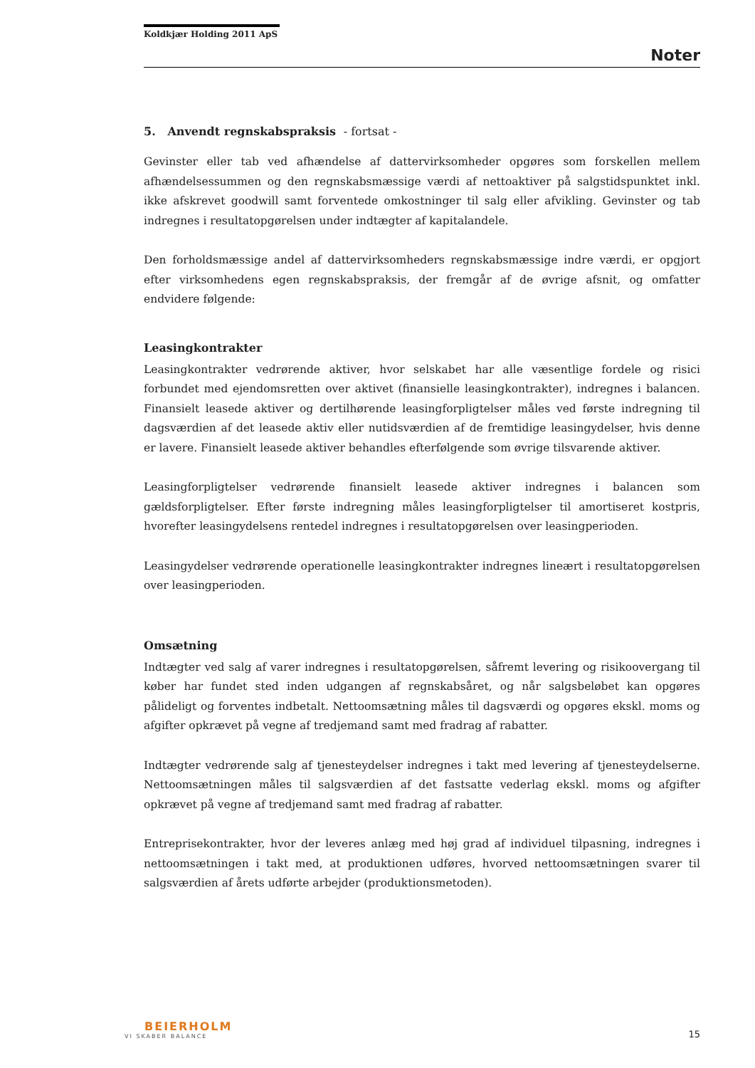Koldkjær Holding 2011 ApS
Noter
5. Anvendt regnskabspraksis - fortsat -
Gevinster eller tab ved afhændelse af dattervirksomheder opgøres som forskellen mellem afhændelsessummen og den regnskabsmæssige værdi af nettoaktiver på salgstidspunktet inkl. ikke afskrevet goodwill samt forventede omkostninger til salg eller afvikling. Gevinster og tab indregnes i resultatopgørelsen under indtægter af kapitalandele.
Den forholdsmæssige andel af dattervirksomheders regnskabsmæssige indre værdi, er opgjort efter virksomhedens egen regnskabspraksis, der fremgår af de øvrige afsnit, og omfatter endvidere følgende:
Leasingkontrakter
Leasingkontrakter vedrørende aktiver, hvor selskabet har alle væsentlige fordele og risici forbundet med ejendomsretten over aktivet (finansielle leasingkontrakter), indregnes i balancen. Finansielt leasede aktiver og dertilhørende leasingforpligtelser måles ved første indregning til dagsværdien af det leasede aktiv eller nutidsværdien af de fremtidige leasingydelser, hvis denne er lavere. Finansielt leasede aktiver behandles efterfølgende som øvrige tilsvarende aktiver.
Leasingforpligtelser vedrørende finansielt leasede aktiver indregnes i balancen som gældsforpligtelser. Efter første indregning måles leasingforpligtelser til amortiseret kostpris, hvorefter leasingydelsens rentedel indregnes i resultatopgørelsen over leasingperioden.
Leasingydelser vedrørende operationelle leasingkontrakter indregnes lineært i resultatopgørelsen over leasingperioden.
Omsætning
Indtægter ved salg af varer indregnes i resultatopgørelsen, såfremt levering og risikoovergang til køber har fundet sted inden udgangen af regnskabsåret, og når salgsbeløbet kan opgøres pålideligt og forventes indbetalt. Nettoomsætning måles til dagsværdi og opgøres ekskl. moms og afgifter opkrævet på vegne af tredjemand samt med fradrag af rabatter.
Indtægter vedrørende salg af tjenesteydelser indregnes i takt med levering af tjenesteydelserne. Nettoomsætningen måles til salgsværdien af det fastsatte vederlag ekskl. moms og afgifter opkrævet på vegne af tredjemand samt med fradrag af rabatter.
Entreprisekontrakter, hvor der leveres anlæg med høj grad af individuel tilpasning, indregnes i nettoomsætningen i takt med, at produktionen udføres, hvorved nettoomsætningen svarer til salgsværdien af årets udførte arbejder (produktionsmetoden).
BEIERHOLM
VI SKABER BALANCE
15